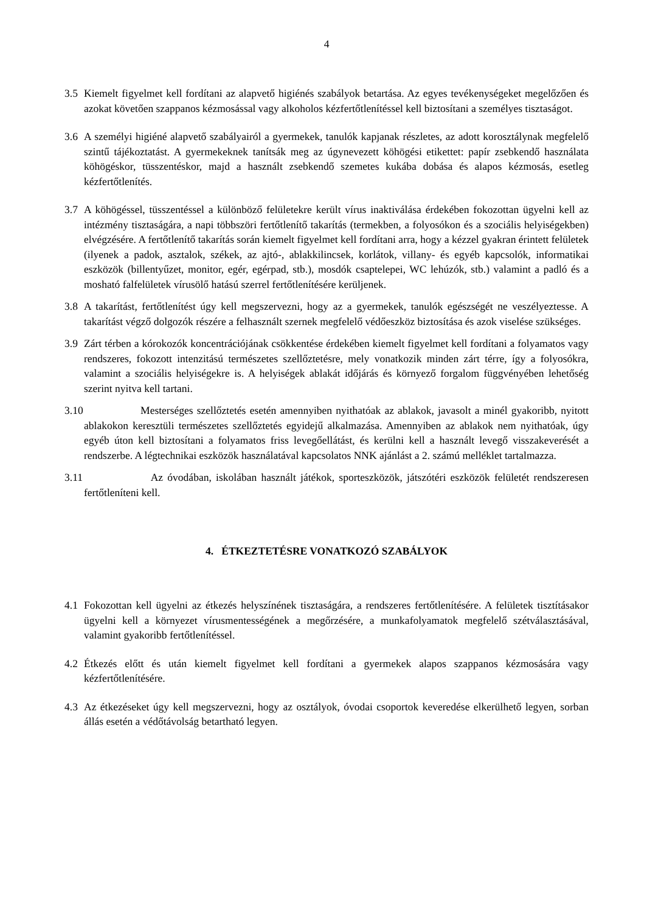4
3.5 Kiemelt figyelmet kell fordítani az alapvető higiénés szabályok betartása. Az egyes tevékenységeket megelőzően és azokat követően szappanos kézmosással vagy alkoholos kézfertőtlenítéssel kell biztosítani a személyes tisztaságot.
3.6 A személyi higiéné alapvető szabályairól a gyermekek, tanulók kapjanak részletes, az adott korosztálynak megfelelő szintű tájékoztatást. A gyermekeknek tanítsák meg az úgynevezett köhögési etikettet: papír zsebkendő használata köhögéskor, tüsszentéskor, majd a használt zsebkendő szemetes kukába dobása és alapos kézmosás, esetleg kézfertőtlenítés.
3.7 A köhögéssel, tüsszentéssel a különböző felületekre került vírus inaktiválása érdekében fokozottan ügyelni kell az intézmény tisztaságára, a napi többszöri fertőtlenítő takarítás (termekben, a folyosókon és a szociális helyiségekben) elvégzésére. A fertőtlenítő takarítás során kiemelt figyelmet kell fordítani arra, hogy a kézzel gyakran érintett felületek (ilyenek a padok, asztalok, székek, az ajtó-, ablakkilincsek, korlátok, villany- és egyéb kapcsolók, informatikai eszközök (billentyűzet, monitor, egér, egérpad, stb.), mosdók csaptelepei, WC lehúzók, stb.) valamint a padló és a mosható falfelületek vírusölő hatású szerrel fertőtlenítésére kerüljenek.
3.8 A takarítást, fertőtlenítést úgy kell megszervezni, hogy az a gyermekek, tanulók egészségét ne veszélyeztesse. A takarítást végző dolgozók részére a felhasznált szernek megfelelő védőeszköz biztosítása és azok viselése szükséges.
3.9 Zárt térben a kórokozók koncentrációjának csökkentése érdekében kiemelt figyelmet kell fordítani a folyamatos vagy rendszeres, fokozott intenzitású természetes szellőztetésre, mely vonatkozik minden zárt térre, így a folyosókra, valamint a szociális helyiségekre is. A helyiségek ablakát időjárás és környező forgalom függvényében lehetőség szerint nyitva kell tartani.
3.10
Mesterséges szellőztetés esetén amennyiben nyithatóak az ablakok, javasolt a minél gyakoribb, nyitott ablakokon keresztüli természetes szellőztetés egyidejű alkalmazása. Amennyiben az ablakok nem nyithatóak, úgy egyéb úton kell biztosítani a folyamatos friss levegőellátást, és kerülni kell a használt levegő visszakeverését a rendszerbe. A légtechnikai eszközök használatával kapcsolatos NNK ajánlást a 2. számú melléklet tartalmazza.
3.11
Az óvodában, iskolában használt játékok, sporteszközök, játszótéri eszközök felületét rendszeresen fertőtleníteni kell.
4. ÉTKEZTETÉSRE VONATKOZÓ SZABÁLYOK
4.1 Fokozottan kell ügyelni az étkezés helyszínének tisztaságára, a rendszeres fertőtlenítésére. A felületek tisztításakor ügyelni kell a környezet vírusmentességének a megőrzésére, a munkafolyamatok megfelelő szétválasztásával, valamint gyakoribb fertőtlenítéssel.
4.2 Étkezés előtt és után kiemelt figyelmet kell fordítani a gyermekek alapos szappanos kézmosására vagy kézfertőtlenítésére.
4.3 Az étkezéseket úgy kell megszervezni, hogy az osztályok, óvodai csoportok keveredése elkerülhető legyen, sorban állás esetén a védőtávolság betartható legyen.